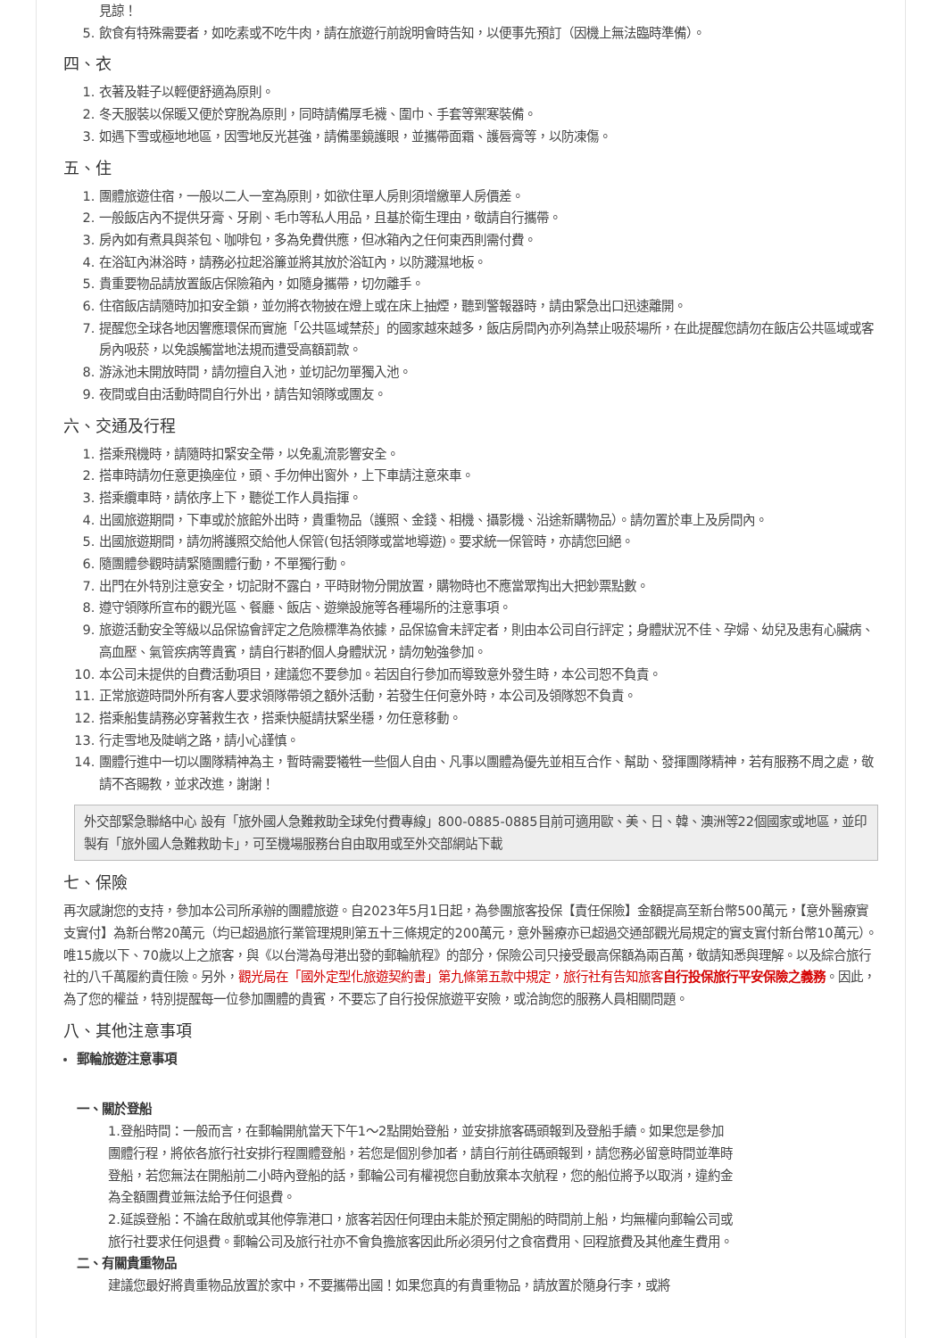見諒！
5. 飲食有特殊需要者，如吃素或不吃牛肉，請在旅遊行前說明會時告知，以便事先預訂（因機上無法臨時準備）。
四、衣
1. 衣著及鞋子以輕便舒適為原則。
2. 冬天服裝以保暖又便於穿脫為原則，同時請備厚毛襪、圍巾、手套等禦寒裝備。
3. 如遇下雪或極地地區，因雪地反光甚強，請備墨鏡護眼，並攜帶面霜、護唇膏等，以防凍傷。
五、住
1. 團體旅遊住宿，一般以二人一室為原則，如欲住單人房則須增繳單人房價差。
2. 一般飯店內不提供牙膏、牙刷、毛巾等私人用品，且基於衛生理由，敬請自行攜帶。
3. 房內如有煮具與茶包、咖啡包，多為免費供應，但冰箱內之任何東西則需付費。
4. 在浴缸內淋浴時，請務必拉起浴簾並將其放於浴缸內，以防濺濕地板。
5. 貴重要物品請放置飯店保險箱內，如隨身攜帶，切勿離手。
6. 住宿飯店請隨時加扣安全鎖，並勿將衣物披在燈上或在床上抽煙，聽到警報器時，請由緊急出口迅速離開。
7. 提醒您全球各地因響應環保而實施「公共區域禁菸」的國家越來越多，飯店房間內亦列為禁止吸菸場所，在此提醒您請勿在飯店公共區域或客房內吸菸，以免誤觸當地法規而遭受高額罰款。
8. 游泳池未開放時間，請勿擅自入池，並切記勿單獨入池。
9. 夜間或自由活動時間自行外出，請告知領隊或團友。
六、交通及行程
1. 搭乘飛機時，請隨時扣緊安全帶，以免亂流影響安全。
2. 搭車時請勿任意更換座位，頭、手勿伸出窗外，上下車請注意來車。
3. 搭乘纜車時，請依序上下，聽從工作人員指揮。
4. 出國旅遊期間，下車或於旅館外出時，貴重物品（護照、金錢、相機、攝影機、沿途新購物品）。請勿置於車上及房間內。
5. 出國旅遊期間，請勿將護照交給他人保管(包括領隊或當地導遊)。要求統一保管時，亦請您回絕。
6. 隨團體參觀時請緊隨團體行動，不單獨行動。
7. 出門在外特別注意安全，切記財不露白，平時財物分開放置，購物時也不應當眾掏出大把鈔票點數。
8. 遵守領隊所宣布的觀光區、餐廳、飯店、遊樂設施等各種場所的注意事項。
9. 旅遊活動安全等級以品保協會評定之危險標準為依據，品保協會未評定者，則由本公司自行評定；身體狀況不佳、孕婦、幼兒及患有心臟病、高血壓、氣管疾病等貴賓，請自行斟酌個人身體狀況，請勿勉強參加。
10. 本公司未提供的自費活動項目，建議您不要參加。若因自行參加而導致意外發生時，本公司恕不負責。
11. 正常旅遊時間外所有客人要求領隊帶領之額外活動，若發生任何意外時，本公司及領隊恕不負責。
12. 搭乘船隻請務必穿著救生衣，搭乘快艇請扶緊坐穩，勿任意移動。
13. 行走雪地及陡峭之路，請小心謹慎。
14. 團體行進中一切以團隊精神為主，暫時需要犧牲一些個人自由、凡事以團體為優先並相互合作、幫助、發揮團隊精神，若有服務不周之處，敬請不吝賜教，並求改進，謝謝！
外交部緊急聯絡中心 設有「旅外國人急難救助全球免付費專線」800-0885-0885目前可適用歐、美、日、韓、澳洲等22個國家或地區，並印製有「旅外國人急難救助卡」，可至機場服務台自由取用或至外交部網站下載
七、保險
再次感謝您的支持，參加本公司所承辦的團體旅遊。自2023年5月1日起，為參團旅客投保【責任保險】金額提高至新台幣500萬元，【意外醫療實支實付】為新台幣20萬元（均已超過旅行業管理規則第五十三條規定的200萬元，意外醫療亦已超過交通部觀光局規定的實支實付新台幣10萬元）。 唯15歲以下、70歲以上之旅客，與《以台灣為母港出發的郵輪航程》的部分，保險公司只接受最高保額為兩百萬，敬請知悉與理解。以及綜合旅行社的八千萬履約責任險。另外，觀光局在「國外定型化旅遊契約書」第九條第五款中規定，旅行社有告知旅客自行投保旅行平安保險之義務。因此，為了您的權益，特別提醒每一位參加團體的貴賓，不要忘了自行投保旅遊平安險，或洽詢您的服務人員相關問題。
八、其他注意事項
郵輪旅遊注意事項
一、關於登船
1.登船時間：一般而言，在郵輪開航當天下午1～2點開始登船，並安排旅客碼頭報到及登船手續。如果您是參加團體行程，將依各旅行社安排行程團體登船，若您是個別參加者，請自行前往碼頭報到，請您務必留意時間並準時登船，若您無法在開船前二小時內登船的話，郵輪公司有權視您自動放棄本次航程，您的船位將予以取消，違約金為全額團費並無法給予任何退費。
2.延誤登船：不論在啟航或其他停靠港口，旅客若因任何理由未能於預定開船的時間前上船，均無權向郵輪公司或旅行社要求任何退費。郵輪公司及旅行社亦不會負擔旅客因此所必須另付之食宿費用、回程旅費及其他產生費用。
二、有關貴重物品
建議您最好將貴重物品放置於家中，不要攜帶出國！如果您真的有貴重物品，請放置於隨身行李，或將